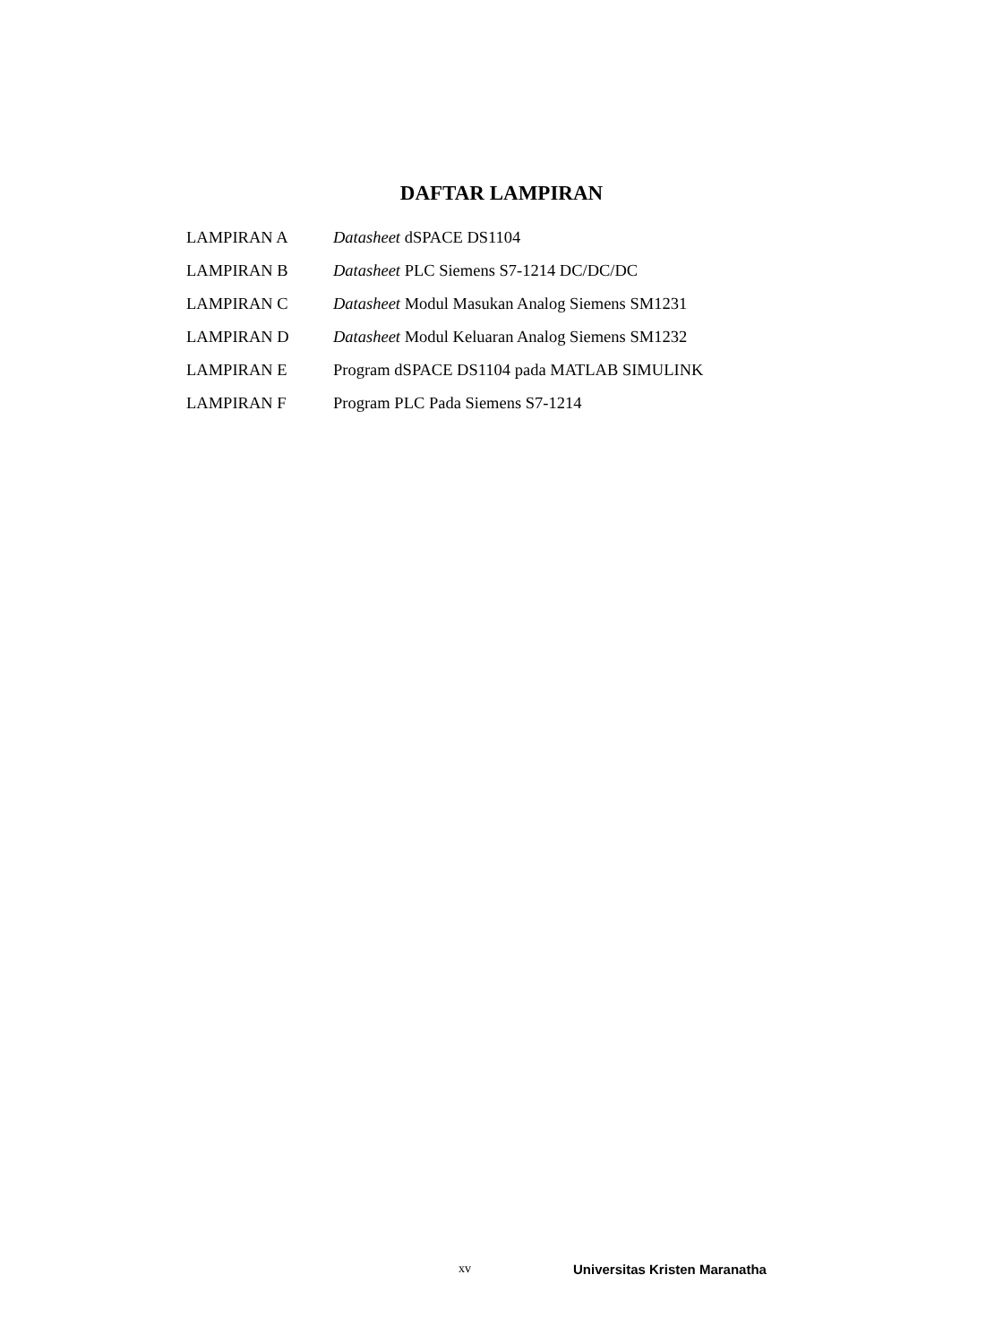DAFTAR LAMPIRAN
| LAMPIRAN A | Datasheet dSPACE DS1104 |
| LAMPIRAN B | Datasheet PLC Siemens S7-1214 DC/DC/DC |
| LAMPIRAN C | Datasheet Modul Masukan Analog Siemens SM1231 |
| LAMPIRAN D | Datasheet Modul Keluaran Analog Siemens SM1232 |
| LAMPIRAN E | Program dSPACE DS1104 pada MATLAB SIMULINK |
| LAMPIRAN F | Program PLC Pada Siemens S7-1214 |
xv Universitas Kristen Maranatha